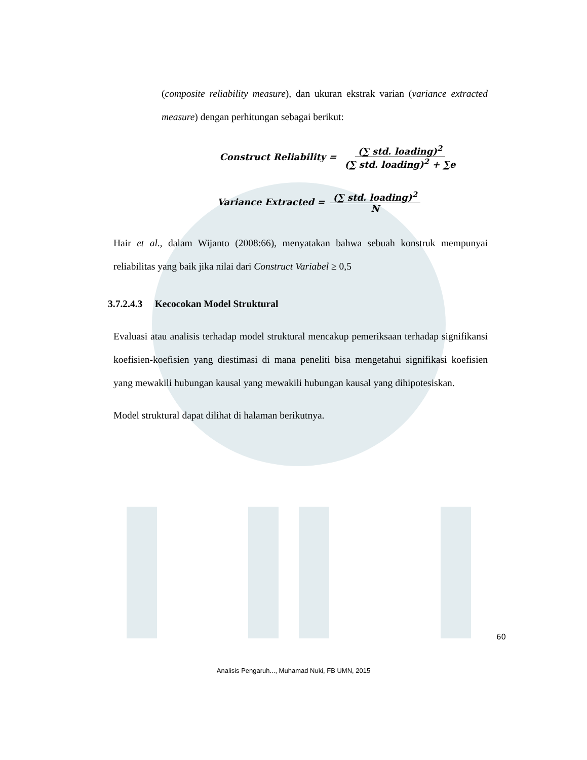(composite reliability measure), dan ukuran ekstrak varian (variance extracted measure) dengan perhitungan sebagai berikut:
Construct Reliability = (∑ std. loading)<sup>2</sup> (∑ std. loading)<sup>2</sup> + ∑e
Variance Extracted = (∑ std. loading)<sup>2</sup> N
Hair et al., dalam Wijanto (2008:66), menyatakan bahwa sebuah konstruk mempunyai reliabilitas yang baik jika nilai dari Construct Variabel ≥ 0,5
3.7.2.4.3 Kecocokan Model Struktural
Evaluasi atau analisis terhadap model struktural mencakup pemeriksaan terhadap signifikansi koefisien-koefisien yang diestimasi di mana peneliti bisa mengetahui signifikasi koefisien yang mewakili hubungan kausal yang mewakili hubungan kausal yang dihipotesiskan.
Model struktural dapat dilihat di halaman berikutnya.
60
Analisis Pengaruh..., Muhamad Nuki, FB UMN, 2015